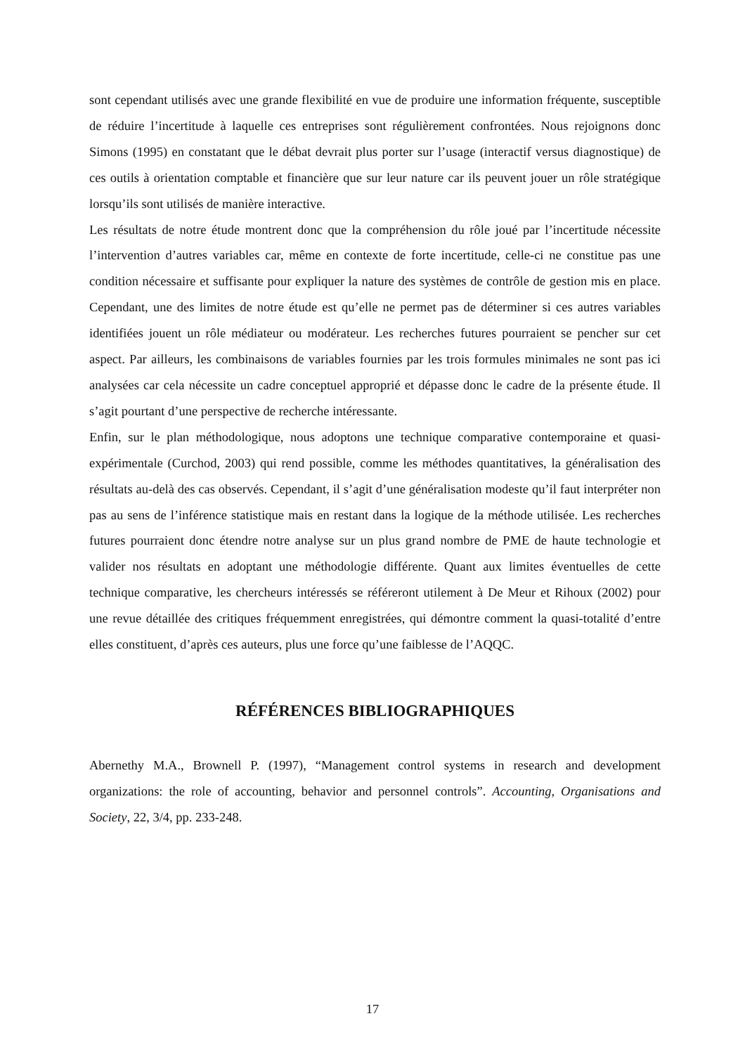sont cependant utilisés avec une grande flexibilité en vue de produire une information fréquente, susceptible de réduire l’incertitude à laquelle ces entreprises sont régulièrement confrontées. Nous rejoignons donc Simons (1995) en constatant que le débat devrait plus porter sur l’usage (interactif versus diagnostique) de ces outils à orientation comptable et financière que sur leur nature car ils peuvent jouer un rôle stratégique lorsqu’ils sont utilisés de manière interactive.
Les résultats de notre étude montrent donc que la compréhension du rôle joué par l’incertitude nécessite l’intervention d’autres variables car, même en contexte de forte incertitude, celle-ci ne constitue pas une condition nécessaire et suffisante pour expliquer la nature des systèmes de contrôle de gestion mis en place. Cependant, une des limites de notre étude est qu’elle ne permet pas de déterminer si ces autres variables identifiées jouent un rôle médiateur ou modérateur. Les recherches futures pourraient se pencher sur cet aspect. Par ailleurs, les combinaisons de variables fournies par les trois formules minimales ne sont pas ici analysées car cela nécessite un cadre conceptuel approprié et dépasse donc le cadre de la présente étude. Il s’agit pourtant d’une perspective de recherche intéressante.
Enfin, sur le plan méthodologique, nous adoptons une technique comparative contemporaine et quasi-expérimentale (Curchod, 2003) qui rend possible, comme les méthodes quantitatives, la généralisation des résultats au-delà des cas observés. Cependant, il s’agit d’une généralisation modeste qu’il faut interpréter non pas au sens de l’inférence statistique mais en restant dans la logique de la méthode utilisée. Les recherches futures pourraient donc étendre notre analyse sur un plus grand nombre de PME de haute technologie et valider nos résultats en adoptant une méthodologie différente. Quant aux limites éventuelles de cette technique comparative, les chercheurs intéressés se référeront utilement à De Meur et Rihoux (2002) pour une revue détaillée des critiques fréquemment enregistrées, qui démontre comment la quasi-totalité d’entre elles constituent, d’après ces auteurs, plus une force qu’une faiblesse de l’AQQC.
RÉFÉRENCES BIBLIOGRAPHIQUES
Abernethy M.A., Brownell P. (1997), “Management control systems in research and development organizations: the role of accounting, behavior and personnel controls”. Accounting, Organisations and Society, 22, 3/4, pp. 233-248.
17